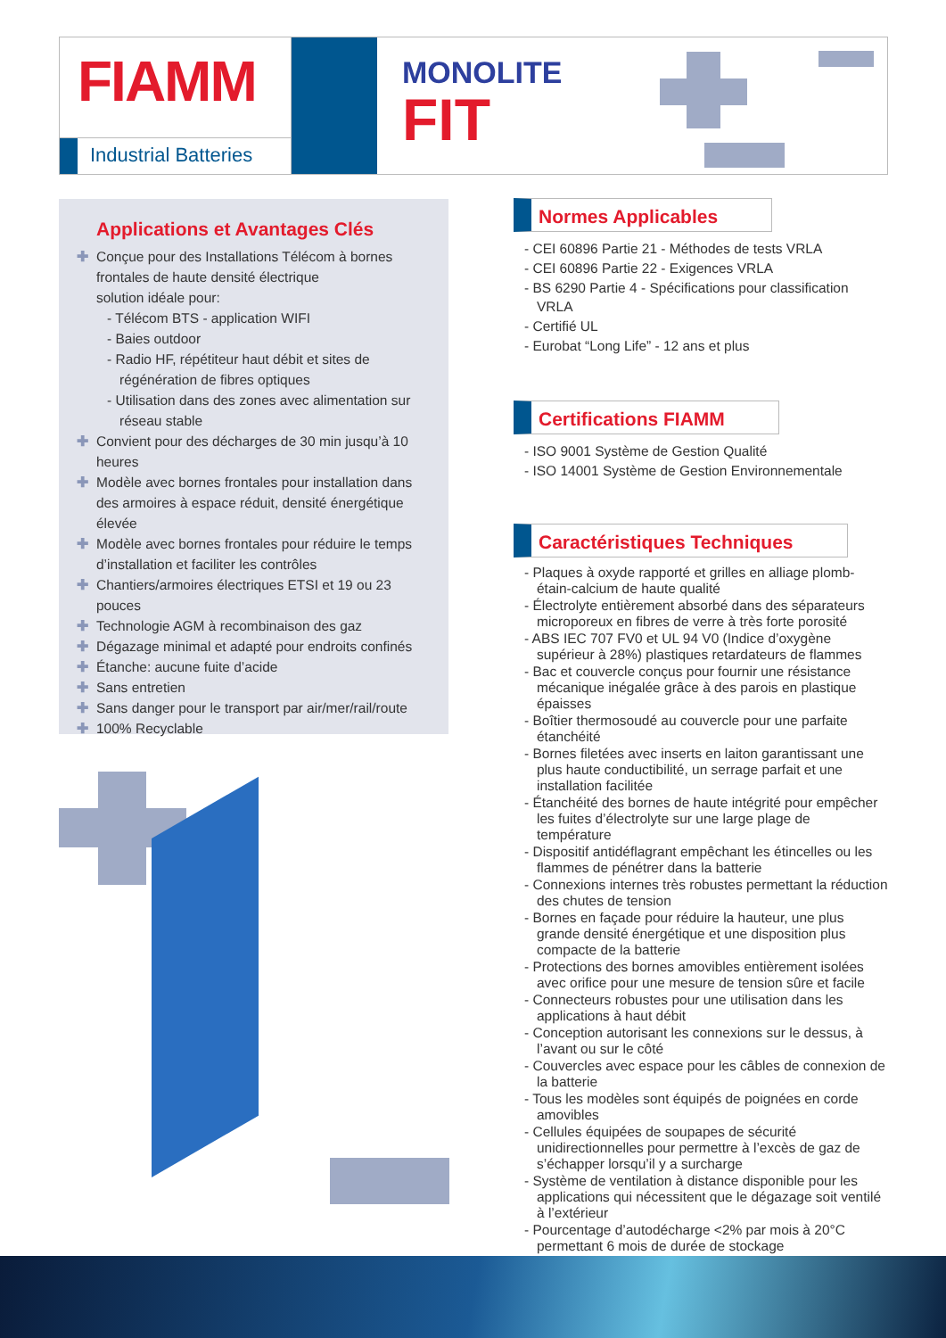FIAMM
Industrial Batteries
MONOLITE
FIT
Applications et Avantages Clés
✚ Conçue pour des Installations Télécom à bornes frontales de haute densité électrique
solution idéale pour:
- Télécom BTS - application WIFI
- Baies outdoor
- Radio HF, répétiteur haut débit et sites de régénération de fibres optiques
- Utilisation dans des zones avec alimentation sur réseau stable
✚ Convient pour des décharges de 30 min jusqu’à 10 heures
✚ Modèle avec bornes frontales pour installation dans des armoires à espace réduit, densité énergétique élevée
✚ Modèle avec bornes frontales pour réduire le temps d’installation et faciliter les contrôles
✚ Chantiers/armoires électriques ETSI et 19 ou 23 pouces
✚ Technologie AGM à recombinaison des gaz
✚ Dégazage minimal et adapté pour endroits confinés
✚ Étanche: aucune fuite d’acide
✚ Sans entretien
✚ Sans danger pour le transport par air/mer/rail/route
✚ 100% Recyclable
Normes Applicables
- CEI 60896 Partie 21 - Méthodes de tests VRLA
- CEI 60896 Partie 22 - Exigences VRLA
- BS 6290 Partie 4 - Spécifications pour classification VRLA
- Certifié UL
- Eurobat “Long Life” - 12 ans et plus
Certifications FIAMM
- ISO 9001 Système de Gestion Qualité
- ISO 14001 Système de Gestion Environnementale
Caractéristiques Techniques
- Plaques à oxyde rapporté et grilles en alliage plomb-étain-calcium de haute qualité
- Électrolyte entièrement absorbé dans des séparateurs microporeux en fibres de verre à très forte porosité
- ABS IEC 707 FV0 et UL 94 V0 (Indice d’oxygène supérieur à 28%) plastiques retardateurs de flammes
- Bac et couvercle conçus pour fournir une résistance mécanique inégalée grâce à des parois en plastique épaisses
- Boîtier thermosoudé au couvercle pour une parfaite étanchéité
- Bornes filetées avec inserts en laiton garantissant une plus haute conductibilité, un serrage parfait et une installation facilitée
- Étanchéité des bornes de haute intégrité pour empêcher les fuites d’électrolyte sur une large plage de température
- Dispositif antidéflagrant empêchant les étincelles ou les flammes de pénétrer dans la batterie
- Connexions internes très robustes permettant la réduction des chutes de tension
- Bornes en façade pour réduire la hauteur, une plus grande densité énergétique et une disposition plus compacte de la batterie
- Protections des bornes amovibles entièrement isolées avec orifice pour une mesure de tension sûre et facile
- Connecteurs robustes pour une utilisation dans les applications à haut débit
- Conception autorisant les connexions sur le dessus, à l’avant ou sur le côté
- Couvercles avec espace pour les câbles de connexion de la batterie
- Tous les modèles sont équipés de poignées en corde amovibles
- Cellules équipées de soupapes de sécurité unidirectionnelles pour permettre à l’excès de gaz de s’échapper lorsqu’il y a surcharge
- Système de ventilation à distance disponible pour les applications qui nécessitent que le dégazage soit ventilé à l’extérieur
- Pourcentage d’autodécharge <2% par mois à 20°C permettant 6 mois de durée de stockage